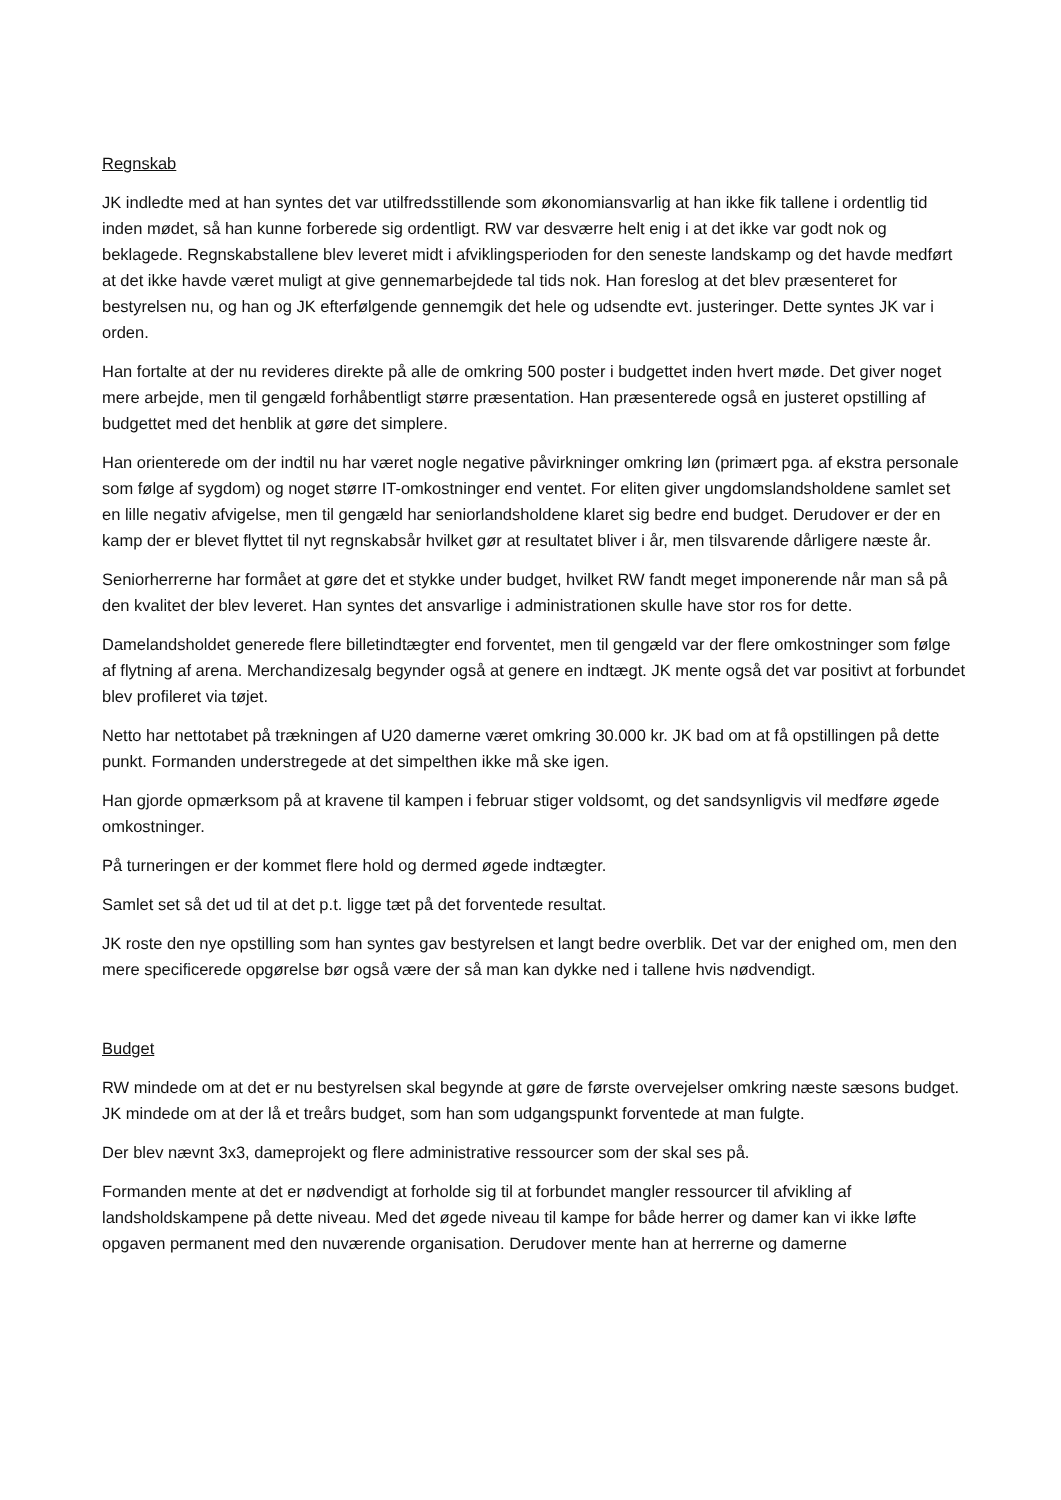Regnskab
JK indledte med at han syntes det var utilfredsstillende som økonomiansvarlig at han ikke fik tallene i ordentlig tid inden mødet, så han kunne forberede sig ordentligt. RW var desværre helt enig i at det ikke var godt nok og beklagede. Regnskabstallene blev leveret midt i afviklingsperioden for den seneste landskamp og det havde medført at det ikke havde været muligt at give gennemarbejdede tal tids nok. Han foreslog at det blev præsenteret for bestyrelsen nu, og han og JK efterfølgende gennemgik det hele og udsendte evt. justeringer. Dette syntes JK var i orden.
Han fortalte at der nu revideres direkte på alle de omkring 500 poster i budgettet inden hvert møde. Det giver noget mere arbejde, men til gengæld forhåbentligt større præsentation. Han præsenterede også en justeret opstilling af budgettet med det henblik at gøre det simplere.
Han orienterede om der indtil nu har været nogle negative påvirkninger omkring løn (primært pga. af ekstra personale som følge af sygdom) og noget større IT-omkostninger end ventet. For eliten giver ungdomslandsholdene samlet set en lille negativ afvigelse, men til gengæld har seniorlandsholdene klaret sig bedre end budget. Derudover er der en kamp der er blevet flyttet til nyt regnskabsår hvilket gør at resultatet bliver i år, men tilsvarende dårligere næste år.
Seniorherrerne har formået at gøre det et stykke under budget, hvilket RW fandt meget imponerende når man så på den kvalitet der blev leveret. Han syntes det ansvarlige i administrationen skulle have stor ros for dette.
Damelandsholdet generede flere billetindtægter end forventet, men til gengæld var der flere omkostninger som følge af flytning af arena. Merchandizesalg begynder også at genere en indtægt. JK mente også det var positivt at forbundet blev profileret via tøjet.
Netto har nettotabet på trækningen af U20 damerne været omkring 30.000 kr. JK bad om at få opstillingen på dette punkt. Formanden understregede at det simpelthen ikke må ske igen.
Han gjorde opmærksom på at kravene til kampen i februar stiger voldsomt, og det sandsynligvis vil medføre øgede omkostninger.
På turneringen er der kommet flere hold og dermed øgede indtægter.
Samlet set så det ud til at det p.t. ligge tæt på det forventede resultat.
JK roste den nye opstilling som han syntes gav bestyrelsen et langt bedre overblik. Det var der enighed om, men den mere specificerede opgørelse bør også være der så man kan dykke ned i tallene hvis nødvendigt.
Budget
RW mindede om at det er nu bestyrelsen skal begynde at gøre de første overvejelser omkring næste sæsons budget. JK mindede om at der lå et treårs budget, som han som udgangspunkt forventede at man fulgte.
Der blev nævnt 3x3, dameprojekt og flere administrative ressourcer som der skal ses på.
Formanden mente at det er nødvendigt at forholde sig til at forbundet mangler ressourcer til afvikling af landsholdskampene på dette niveau. Med det øgede niveau til kampe for både herrer og damer kan vi ikke løfte opgaven permanent med den nuværende organisation. Derudover mente han at herrerne og damerne